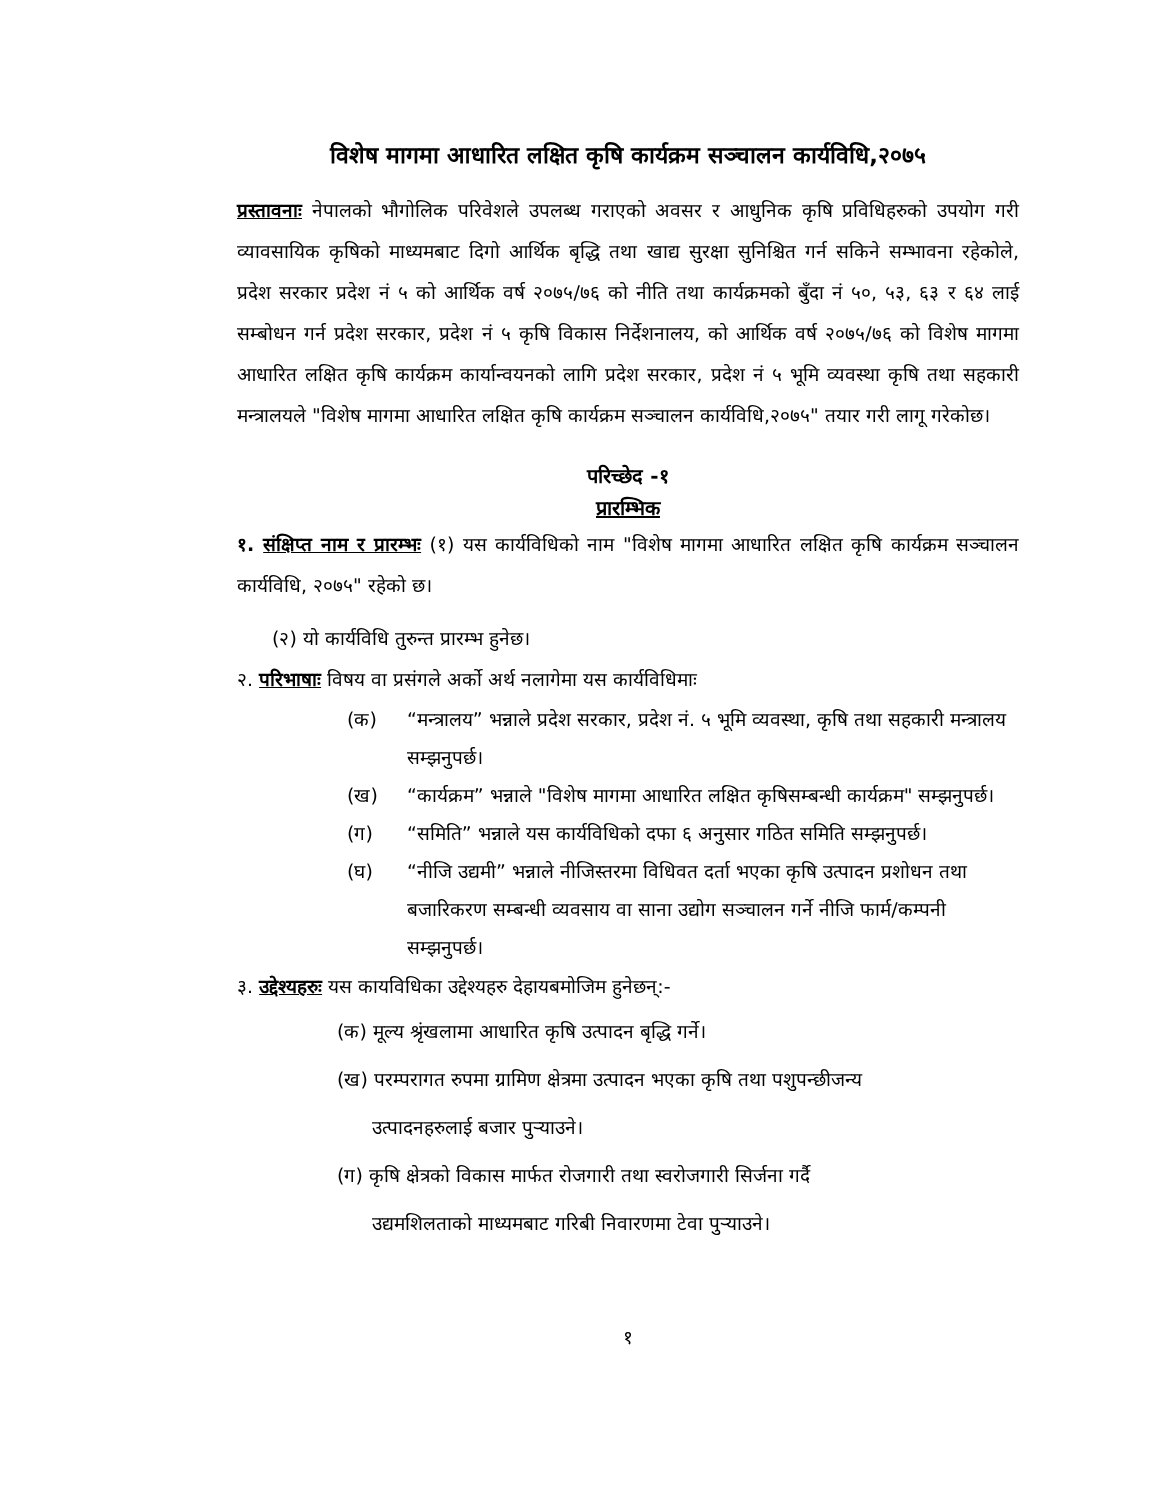विशेष मागमा आधारित लक्षित कृषि कार्यक्रम सञ्चालन कार्यविधि,२०७५
प्रस्तावनाः नेपालको भौगोलिक परिवेशले उपलब्ध गराएको अवसर र आधुनिक कृषि प्रविधिहरुको उपयोग गरी व्यावसायिक कृषिको माध्यमबाट दिगो आर्थिक बृद्धि तथा खाद्य सुरक्षा सुनिश्चित गर्न सकिने सम्भावना रहेकोले, प्रदेश सरकार प्रदेश नं ५ को आर्थिक वर्ष २०७५/७६ को नीति तथा कार्यक्रमको बुँदा नं ५०, ५३, ६३ र ६४ लाई सम्बोधन गर्न प्रदेश सरकार, प्रदेश नं ५ कृषि विकास निर्देशनालय, को आर्थिक वर्ष २०७५/७६ को विशेष मागमा आधारित लक्षित कृषि कार्यक्रम कार्यान्वयनको लागि प्रदेश सरकार, प्रदेश नं ५ भूमि व्यवस्था कृषि तथा सहकारी मन्त्रालयले "विशेष मागमा आधारित लक्षित कृषि कार्यक्रम सञ्चालन कार्यविधि,२०७५" तयार गरी लागू गरेकोछ।
परिच्छेद -१
प्रारम्भिक
१. संक्षिप्त नाम र प्रारम्भः (१) यस कार्यविधिको नाम "विशेष मागमा आधारित लक्षित कृषि कार्यक्रम सञ्चालन कार्यविधि, २०७५" रहेको छ।
(२) यो कार्यविधि तुरुन्त प्रारम्भ हुनेछ।
२. परिभाषाः विषय वा प्रसंगले अर्को अर्थ नलागेमा यस कार्यविधिमाः
(क) “मन्त्रालय” भन्नाले प्रदेश सरकार, प्रदेश नं. ५ भूमि व्यवस्था, कृषि तथा सहकारी मन्त्रालय सम्झनुपर्छ।
(ख) “कार्यक्रम” भन्नाले "विशेष मागमा आधारित लक्षित कृषिसम्बन्धी कार्यक्रम" सम्झनुपर्छ।
(ग) “समिति” भन्नाले यस कार्यविधिको दफा ६ अनुसार गठित समिति सम्झनुपर्छ।
(घ) “नीजि उद्यमी” भन्नाले नीजिस्तरमा विधिवत दर्ता भएका कृषि उत्पादन प्रशोधन तथा बजारिकरण सम्बन्धी व्यवसाय वा साना उद्योग सञ्चालन गर्ने नीजि फार्म/कम्पनी सम्झनुपर्छ।
३. उद्देश्यहरुः यस कायविधिका उद्देश्यहरु देहायबमोजिम हुनेछन्:-
(क) मूल्य श्रृंखलामा आधारित कृषि उत्पादन बृद्धि गर्ने।
(ख) परम्परागत रुपमा ग्रामिण क्षेत्रमा उत्पादन भएका कृषि तथा पशुपन्छीजन्य
उत्पादनहरुलाई बजार पुर्‍याउने।
(ग) कृषि क्षेत्रको विकास मार्फत रोजगारी तथा स्वरोजगारी सिर्जना गर्दै
उद्यमशिलताको माध्यमबाट गरिबी निवारणमा टेवा पुर्‍याउने।
१